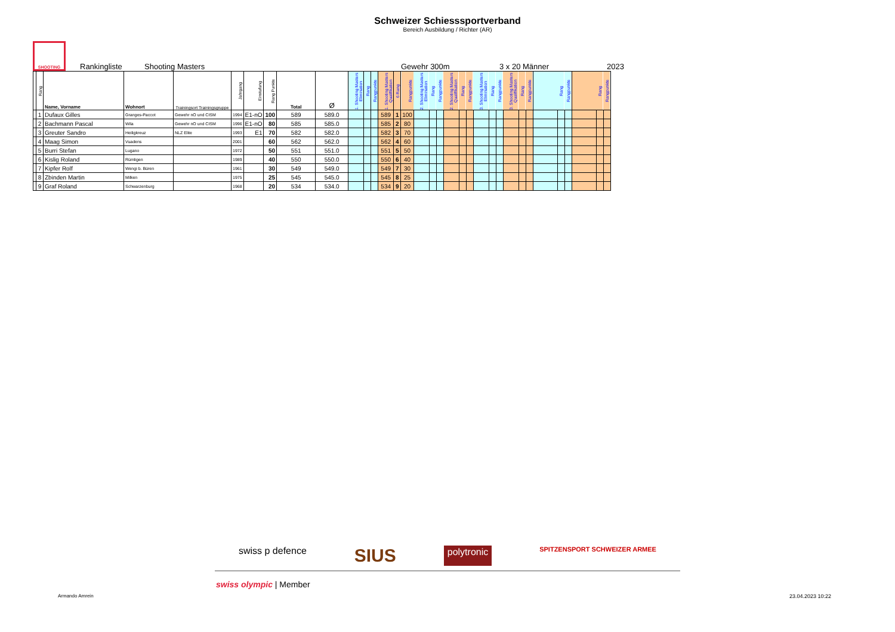Schweizer Schiesssportverband
Bereich Ausbildung / Richter (AR)
SHOOTING
Rankingliste Shooting Masters Gewehr 300m 3 x 20 Männer 2023
| | Rang | Name, Vorname | Wohnort | Trainingsort Trainingsgruppe | Jahrgang | Einstufung | Rang Punkte | Total | Ø | 1. Shooting Masters Elimination | Rang | Rangpunkte | 1. Shooting Masters Qualifikation | 6 Rang | Rangpunkte | 2. Shooting Masters Elimination | Rang | Rangpunkte | 2. Shooting Masters Qualifikation | Rang | Rangpunkte | 3. Shooting Masters Elimination | Rang | Rangpunkte | 3. Shooting Masters Qualifikation | Rang | Rangpunkte | | Rang | Rangpunkte | | Rang | Rangpunkte |
| --- | --- | --- | --- | --- | --- | --- | --- | --- | --- | --- | --- | --- | --- | --- | --- | --- | --- | --- | --- | --- | --- | --- | --- | --- | --- | --- | --- | --- | --- | --- | --- | --- | --- |
| | 1 | Dufaux Gilles | Granges-Paccot | Gewehr nO und CISM | 1994 | E1-nO | 100 | 589 | 589.0 | | | | 589 | 1 | 100 | | | | | | | | | | | | | | | | | | |
| | 2 | Bachmann Pascal | Wila | Gewehr nO und CISM | 1996 | E1-nO | 80 | 585 | 585.0 | | | | 585 | 2 | 80 | | | | | | | | | | | | | | | | | | |
| | 3 | Greuter Sandro | Heiligkreuz | NLZ Elite | 1993 | E1 | 70 | 582 | 582.0 | | | | 582 | 3 | 70 | | | | | | | | | | | | | | | | | | |
| | 4 | Maag Simon | Vuadens | | 2001 | | 60 | 562 | 562.0 | | | | 562 | 4 | 60 | | | | | | | | | | | | | | | | | | |
| | 5 | Burri Stefan | Lugano | | 1972 | | 50 | 551 | 551.0 | | | | 551 | 5 | 50 | | | | | | | | | | | | | | | | | | |
| | 6 | Kislig Roland | Rümligen | | 1989 | | 40 | 550 | 550.0 | | | | 550 | 6 | 40 | | | | | | | | | | | | | | | | | | |
| | 7 | Kipfer Rolf | Wengi b. Büren | | 1961 | | 30 | 549 | 549.0 | | | | 549 | 7 | 30 | | | | | | | | | | | | | | | | | | |
| | 8 | Zbinden Martin | Milken | | 1975 | | 25 | 545 | 545.0 | | | | 545 | 8 | 25 | | | | | | | | | | | | | | | | | | |
| | 9 | Graf Roland | Schwarzenburg | | 1968 | | 20 | 534 | 534.0 | | | | 534 | 9 | 20 | | | | | | | | | | | | | | | | | | |
swiss p defence SIUS polytronic SPITZENSPORT SCHWEIZER ARMEE
swiss olympic | Member
Armando Amrein 23.04.2023 10:22